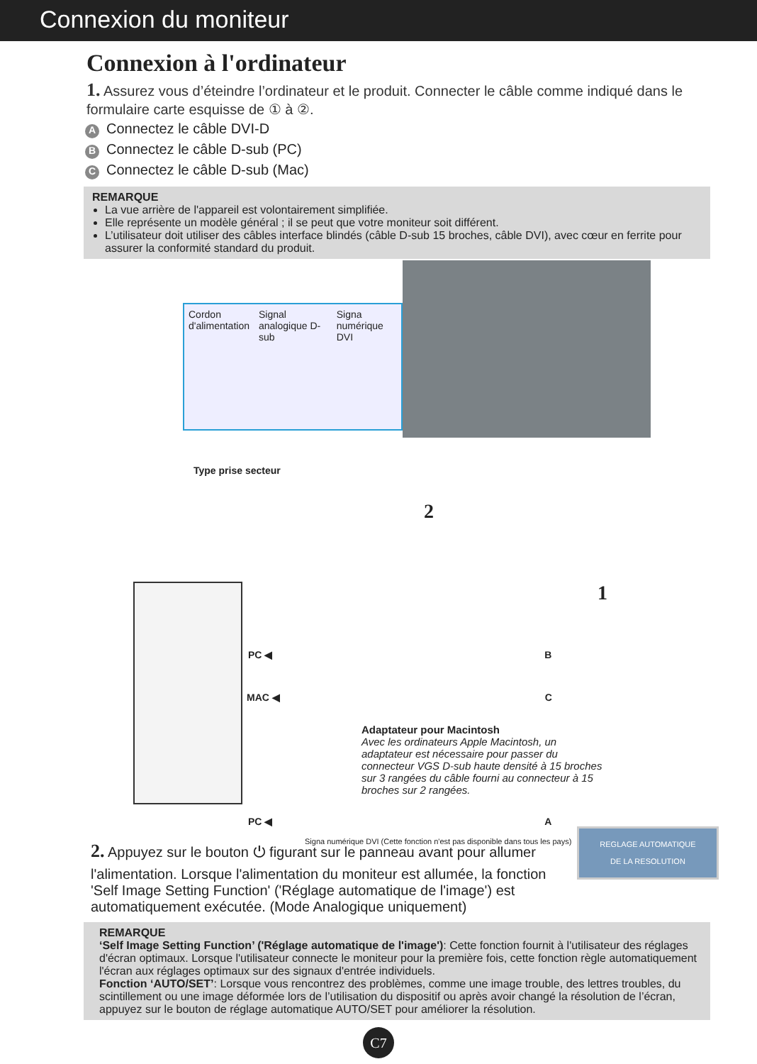Connexion du moniteur
Connexion à l'ordinateur
1. Assurez vous d’éteindre l’ordinateur et le produit. Connecter le câble comme indiqué dans le formulaire carte esquisse de ① à ②.
A Connectez le câble DVI-D
B Connectez le câble D-sub (PC)
C Connectez le câble D-sub (Mac)
REMARQUE
La vue arrière de l'appareil est volontairement simplifiée.
Elle représente un modèle général ; il se peut que votre moniteur soit différent.
L’utilisateur doit utiliser des câbles interface blindés (câble D-sub 15 broches, câble DVI), avec cœur en ferrite pour assurer la conformité standard du produit.
Cordon d'alimentation Signal analogique D-sub Signa numérique DVI
Type prise secteur
2
1
PC ◀ B
MAC ◀ C
Adaptateur pour Macintosh
Avec les ordinateurs Apple Macintosh, un adaptateur est nécessaire pour passer du connecteur VGS D-sub haute densité à 15 broches sur 3 rangées du câble fourni au connecteur à 15 broches sur 2 rangées.
PC ◀ A
Signa numérique DVI (Cette fonction n'est pas disponible dans tous les pays)
2. Appuyez sur le bouton ⏻ figurant sur le panneau avant pour allumer l'alimentation. Lorsque l'alimentation du moniteur est allumée, la fonction 'Self Image Setting Function' ('Réglage automatique de l'image') est automatiquement exécutée. (Mode Analogique uniquement)
REGLAGE AUTOMATIQUE
DE LA RESOLUTION
REMARQUE
‘Self Image Setting Function’ ('Réglage automatique de l'image'): Cette fonction fournit à l'utilisateur des réglages d'écran optimaux. Lorsque l'utilisateur connecte le moniteur pour la première fois, cette fonction règle automatiquement l'écran aux réglages optimaux sur des signaux d'entrée individuels.
Fonction ‘AUTO/SET’: Lorsque vous rencontrez des problèmes, comme une image trouble, des lettres troubles, du scintillement ou une image déformée lors de l’utilisation du dispositif ou après avoir changé la résolution de l’écran, appuyez sur le bouton de réglage automatique AUTO/SET pour améliorer la résolution.
C7